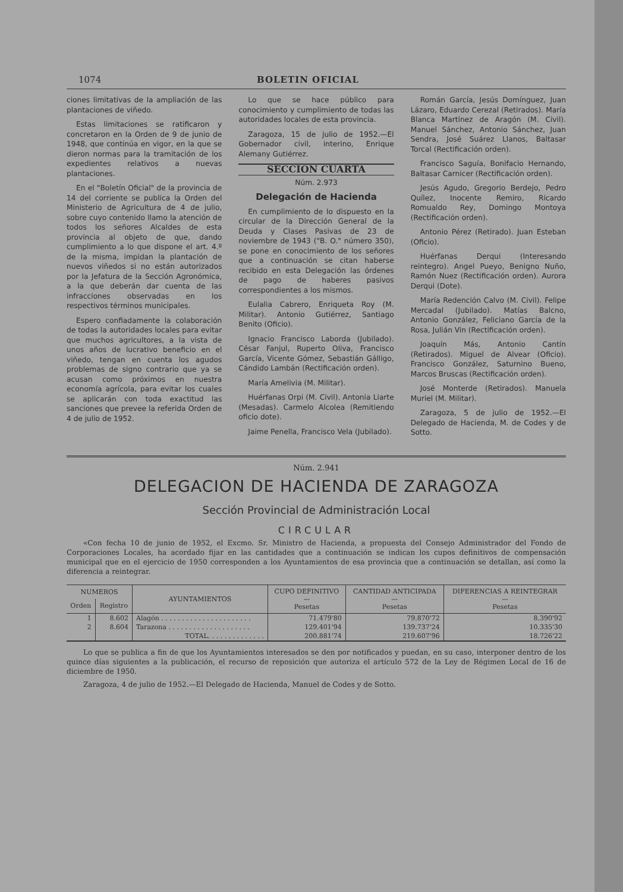1074 BOLETIN OFICIAL
ciones limitativas de la ampliación de las plantaciones de viñedo.
Estas limitaciones se ratificaron y concretaron en la Orden de 9 de junio de 1948, que continúa en vigor, en la que se dieron normas para la tramitación de los expedientes relativos a nuevas plantaciones.
En el "Boletín Oficial" de la provincia de 14 del corriente se publica la Orden del Ministerio de Agricultura de 4 de julio, sobre cuyo contenido llamo la atención de todos los señores Alcaldes de esta provincia al objeto de que, dando cumplimiento a lo que dispone el art. 4.º de la misma, impidan la plantación de nuevos viñedos si no están autorizados por la Jefatura de la Sección Agronómica, a la que deberán dar cuenta de las infracciones observadas en los respectivos términos municipales.
Espero confiadamente la colaboración de todas la autoridades locales para evitar que muchos agricultores, a la vista de unos años de lucrativo beneficio en el viñedo, tengan en cuenta los agudos problemas de signo contrario que ya se acusan como próximos en nuestra economía agrícola, para evitar los cuales se aplicarán con toda exactitud las sanciones que prevee la referida Orden de 4 de julio de 1952.
Lo que se hace público para conocimiento y cumplimiento de todas las autoridades locales de esta provincia.
Zaragoza, 15 de julio de 1952.—El Gobernador civil, interino, Enrique Alemany Gutiérrez.
SECCION CUARTA
Núm. 2.973
Delegación de Hacienda
En cumplimiento de lo dispuesto en la circular de la Dirección General de la Deuda y Clases Pasivas de 23 de noviembre de 1943 ("B. O." número 350), se pone en conocimiento de los señores que a continuación se citan haberse recibido en esta Delegación las órdenes de pago de haberes pasivos correspondientes a los mismos.
Eulalia Cabrero, Enriqueta Roy (M. Militar). Antonio Gutiérrez, Santiago Benito (Oficio).
Ignacio Francisco Laborda (Jubilado). César Fanjul, Ruperto Oliva, Francisco García, Vicente Gómez, Sebastián Gálligo, Cándido Lambán (Rectificación orden).
María Amelivia (M. Militar).
Huérfanas Orpi (M. Civil). Antonia Liarte (Mesadas). Carmelo Alcolea (Remitiendo oficio dote).
Jaime Penella, Francisco Vela (Jubilado).
Román García, Jesús Domínguez, Juan Lázaro, Eduardo Cerezal (Retirados). María Blanca Martínez de Aragón (M. Civil). Manuel Sánchez, Antonio Sánchez, Juan Sendra, José Suárez Llanos, Baltasar Torcal (Rectificación orden).
Francisco Saguía, Bonifacio Hernando, Baltasar Carnicer (Rectificación orden).
Jesús Agudo, Gregorio Berdejo, Pedro Quílez, Inocente Remiro, Ricardo Romualdo Rey, Domingo Montoya (Rectificación orden).
Antonio Pérez (Retirado). Juan Esteban (Oficio).
Huérfanas Derqui (Interesando reintegro). Angel Pueyo, Benigno Nuño, Ramón Nuez (Rectificación orden). Aurora Derqui (Dote).
María Redención Calvo (M. Civil). Felipe Mercadal (Jubilado). Matías Balcno, Antonio González, Feliciano García de la Rosa, Julián Vin (Rectificación orden).
Joaquín Más, Antonio Cantín (Retirados). Miguel de Alvear (Oficio). Francisco González, Saturnino Bueno, Marcos Bruscas (Rectificación orden).
José Monterde (Retirados). Manuela Muriel (M. Militar).
Zaragoza, 5 de julio de 1952.—El Delegado de Hacienda, M. de Codes y de Sotto.
Núm. 2.941
DELEGACION DE HACIENDA DE ZARAGOZA
Sección Provincial de Administración Local
CIRCULAR
«Con fecha 10 de junio de 1952, el Excmo. Sr. Ministro de Hacienda, a propuesta del Consejo Administrador del Fondo de Corporaciones Locales, ha acordado fijar en las cantidades que a continuación se indican los cupos definitivos de compensación municipal que en el ejercicio de 1950 corresponden a los Ayuntamientos de esa provincia que a continuación se detallan, así como la diferencia a reintegrar.
| NUMEROS | | AYUNTAMIENTOS | CUPO DEFINITIVO — Pesetas | CANTIDAD ANTICIPADA — Pesetas | DIFERENCIAS A REINTEGRAR — Pesetas |
| --- | --- | --- | --- | --- | --- |
| Orden | Registro | | | | |
| 1 | 8.602 | Alagón . . . . . . . . . . . . . . . . . . . . . . | 71.479'80 | 79.870'72 | 8.390'92 |
| 2 | 8.604 | Tarazona . . . . . . . . . . . . . . . . . . . . | 129.401'94 | 139.737'24 | 10.335'30 |
| | | TOTAL. . . . . . . . . . . . . . | 200.881'74 | 219.607'96 | 18.726'22 |
Lo que se publica a fin de que los Ayuntamientos interesados se den por notificados y puedan, en su caso, interponer dentro de los quince días siguientes a la publicación, el recurso de reposición que autoriza el artículo 572 de la Ley de Régimen Local de 16 de diciembre de 1950.
Zaragoza, 4 de julio de 1952.—El Delegado de Hacienda, Manuel de Codes y de Sotto.